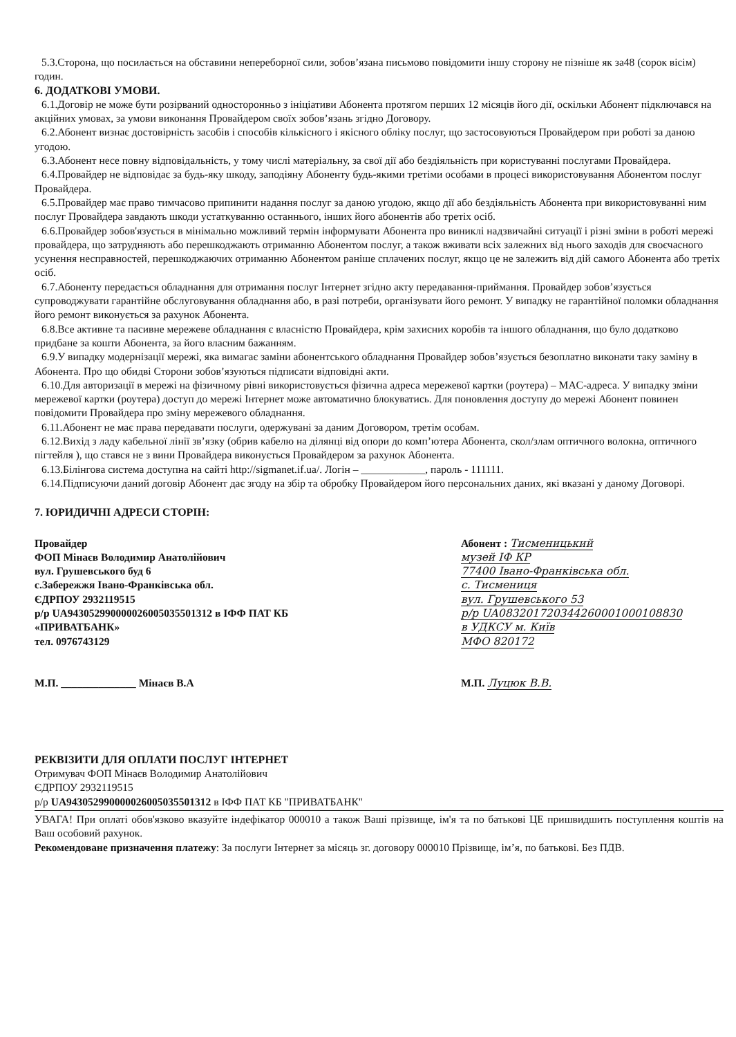5.3.Сторона, що посилається на обставини непереборної сили, зобов’язана письмово повідомити іншу сторону не пізніше як за48 (сорок вісім) годин.
6. ДОДАТКОВІ УМОВИ.
6.1.Договір не може бути розірваний односторонньо з ініціативи Абонента протягом перших 12 місяців його дії, оскільки Абонент підключався на акційних умовах, за умови виконання Провайдером своїх зобов’язань згідно Договору.
6.2.Абонент визнає достовірність засобів і способів кількісного і якісного обліку послуг, що застосовуються Провайдером при роботі за даною угодою.
6.3.Абонент несе повну відповідальність, у тому числі матеріальну, за свої дії або бездіяльність при користуванні послугами Провайдера.
6.4.Провайдер не відповідає за будь-яку шкоду, заподіяну Абоненту будь-якими третіми особами в процесі використовування Абонентом послуг Провайдера.
6.5.Провайдер має право тимчасово припинити надання послуг за даною угодою, якщо дії або бездіяльність Абонента при використовуванні ним послуг Провайдера завдають шкоди устаткуванню останнього, інших його абонентів або третіх осіб.
6.6.Провайдер зобов'язується в мінімально можливий термін інформувати Абонента про виниклі надзвичайні ситуації і різні зміни в роботі мережі провайдера, що затрудняють або перешкоджають отриманню Абонентом послуг, а також вживати всіх залежних від нього заходів для своєчасного усунення несправностей, перешкоджаючих отриманню Абонентом раніше сплачених послуг, якщо це не залежить від дій самого Абонента або третіх осіб.
6.7.Абоненту передається обладнання для отримання послуг Інтернет згідно акту передавання-приймання. Провайдер зобов’язується супроводжувати гарантійне обслуговування обладнання або, в разі потреби, організувати його ремонт. У випадку не гарантійної поломки обладнання його ремонт виконується за рахунок Абонента.
6.8.Все активне та пасивне мережеве обладнання є власністю Провайдера, крім захисних коробів та іншого обладнання, що було додатково придбане за кошти Абонента, за його власним бажанням.
6.9.У випадку модернізації мережі, яка вимагає заміни абонентського обладнання Провайдер зобов’язується безоплатно виконати таку заміну в Абонента. Про що обидві Сторони зобов’язуються підписати відповідні акти.
6.10.Для авторизації в мережі на фізичному рівні використовується фізична адреса мережевої картки (роутера) – MAC-адреса. У випадку зміни мережевої картки (роутера) доступ до мережі Інтернет може автоматично блокуватись. Для поновлення доступу до мережі Абонент повинен повідомити Провайдера про зміну мережевого обладнання.
6.11.Абонент не має права передавати послуги, одержувані за даним Договором, третім особам.
6.12.Вихід з ладу кабельної лінії зв’язку (обрив кабелю на ділянці від опори до комп’ютера Абонента, скол/злам оптичного волокна, оптичного пігтейля ), що стався не з вини Провайдера виконується Провайдером за рахунок Абонента.
6.13.Білінгова система доступна на сайті http://sigmanet.if.ua/. Логін – ____________, пароль - 111111.
6.14.Підписуючи даний договір Абонент дає згоду на збір та обробку Провайдером його персональних даних, які вказані у даному Договорі.
7. ЮРИДИЧНІ АДРЕСИ СТОРІН:
Провайдер
ФОП Мінаєв Володимир Анатолійович
вул. Грушевського буд 6
с.Забережжя Івано-Франківська обл.
ЄДРПОУ 2932119515
р/р UA943052990000026005035501312 в ІФФ ПАТ КБ «ПРИВАТБАНК»
тел. 0976743129
М.П. ______________ Мінаєв В.А
Абонент : Тисменицький
музей ІФ КР
77400 Івано-Франківська обл.
с. Тисмениця
вул. Грушевського 53
р/р UA083201720344260001000108830
в УДКСУ м. Київ
МФО 820172
М.П. Луцюк В.В.
РЕКВІЗИТИ ДЛЯ ОПЛАТИ ПОСЛУГ ІНТЕРНЕТ
Отримувач ФОП Мінаєв Володимир Анатолійович
ЄДРПОУ 2932119515
р/р UA943052990000026005035501312 в ІФФ ПАТ КБ "ПРИВАТБАНК"
УВАГА! При оплаті обов'язково вказуйте індефікатор 000010 а також Ваші прізвище, ім'я та по батькові ЦЕ пришвидшить поступлення коштів на Ваш особовий рахунок.
Рекомендоване призначення платежу: За послуги Інтернет за місяць зг. договору 000010 Прізвище, ім’я, по батькові. Без ПДВ.